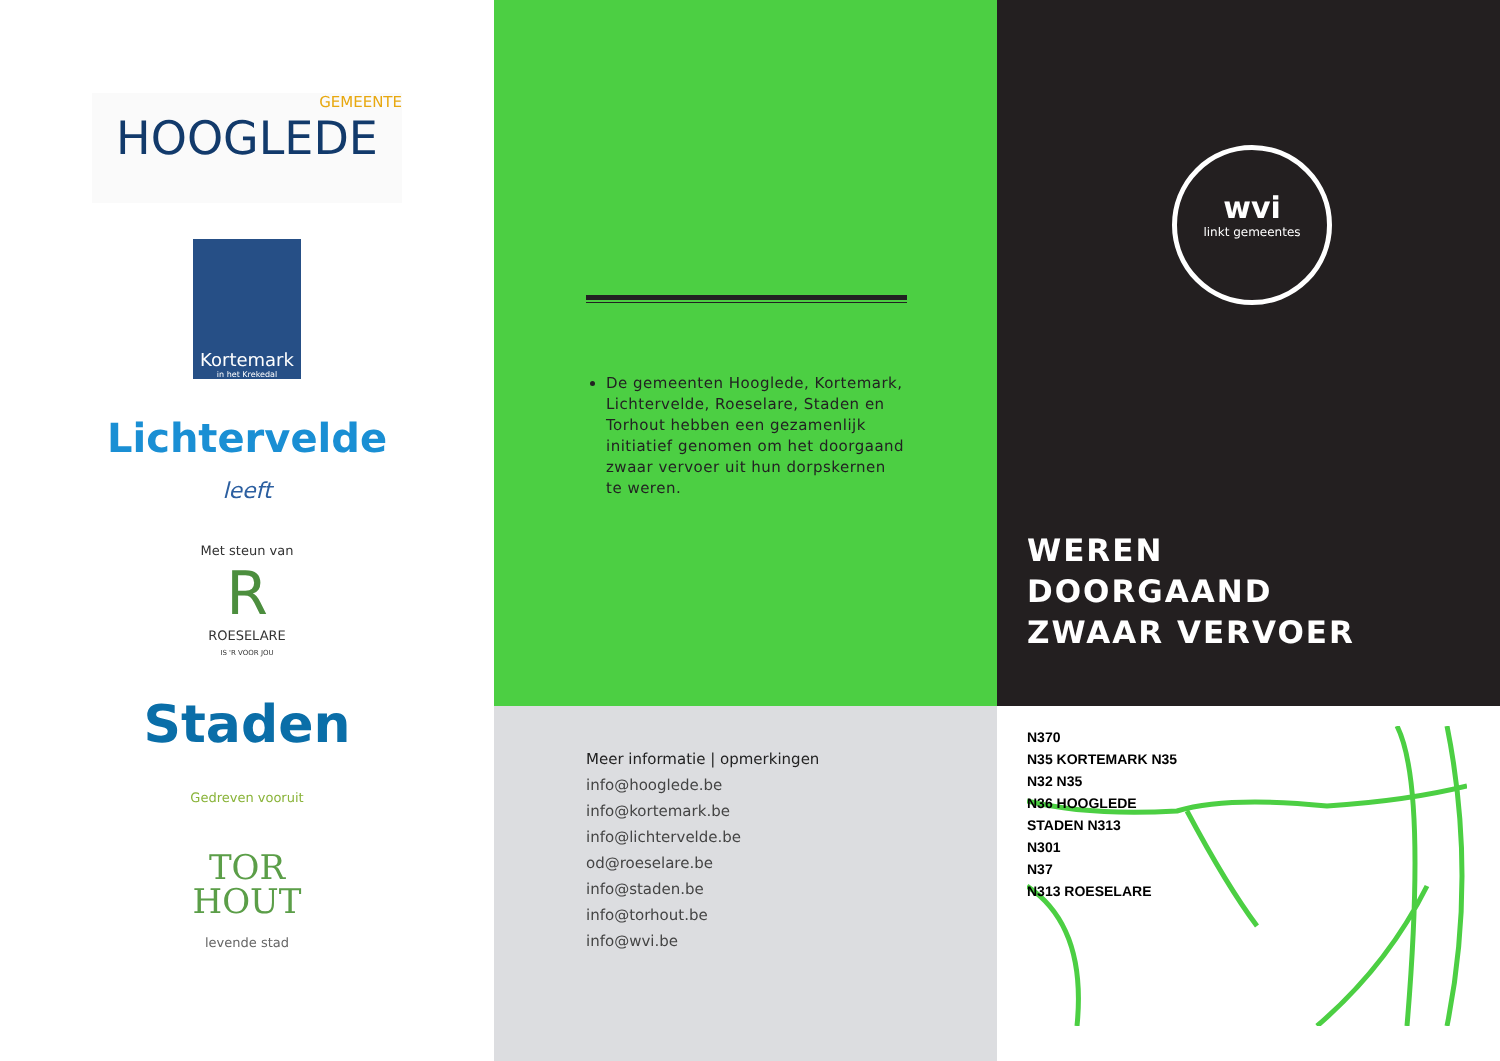GEMEENTE
HOOGLEDE
Kortemark
in het Krekedal
Lichtervelde
leeft
Met steun van
R
ROESELARE
IS 'R VOOR JOU
Staden
Gedreven vooruit
TOR
HOUT
levende stad
De gemeenten Hooglede, Kortemark, Lichtervelde, Roeselare, Staden en Torhout hebben een gezamenlijk initiatief genomen om het doorgaand zwaar vervoer uit hun dorpskernen te weren.
Meer informatie | opmerkingen
info@hooglede.be
info@kortemark.be
info@lichtervelde.be
od@roeselare.be
info@staden.be
info@torhout.be
info@wvi.be
wvi
linkt gemeentes
WEREN
DOORGAAND
ZWAAR VERVOER
N370
N35 KORTEMARK N35
N32 N35
N36 HOOGLEDE
STADEN N313
N301
N37
N313 ROESELARE